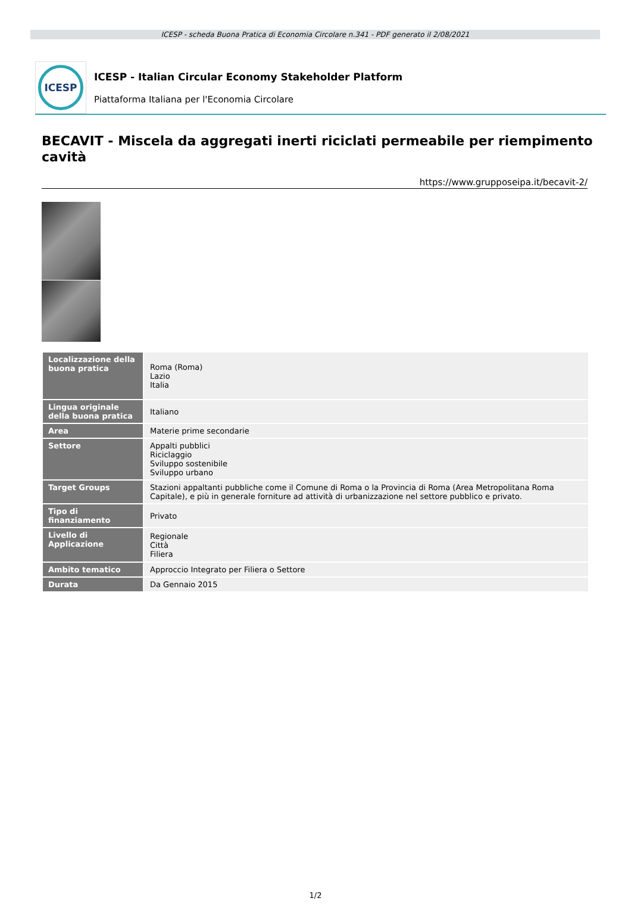ICESP - scheda Buona Pratica di Economia Circolare n.341 - PDF generato il 2/08/2021
ICESP
ICESP - Italian Circular Economy Stakeholder Platform
Piattaforma Italiana per l'Economia Circolare
BECAVIT - Miscela da aggregati inerti riciclati permeabile per riempimento cavità
https://www.grupposeipa.it/becavit-2/
| Localizzazione della buona pratica | Roma (Roma) Lazio Italia |
| Lingua originale della buona pratica | Italiano |
| Area | Materie prime secondarie |
| Settore | Appalti pubblici Riciclaggio Sviluppo sostenibile Sviluppo urbano |
| Target Groups | Stazioni appaltanti pubbliche come il Comune di Roma o la Provincia di Roma (Area Metropolitana Roma Capitale), e più in generale forniture ad attività di urbanizzazione nel settore pubblico e privato. |
| Tipo di finanziamento | Privato |
| Livello di Applicazione | Regionale Città Filiera |
| Ambito tematico | Approccio Integrato per Filiera o Settore |
| Durata | Da Gennaio 2015 |
1/2